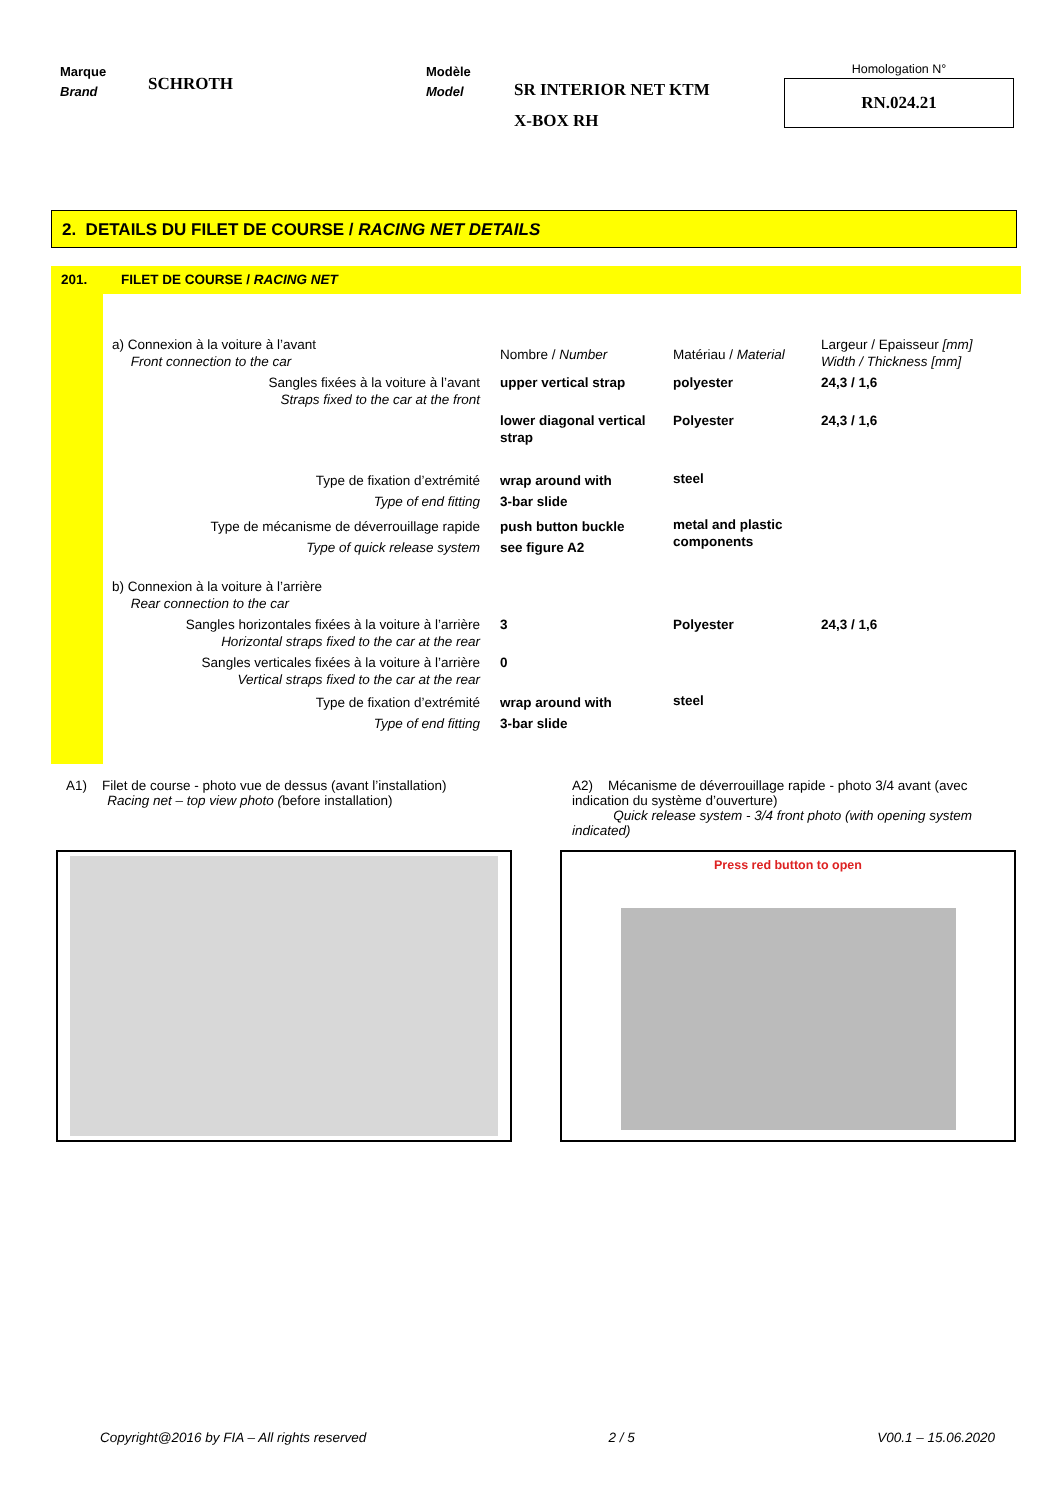Marque
Brand
SCHROTH
Modèle
Model
SR INTERIOR NET KTM
X-BOX RH
Homologation N°
RN.024.21
2. DETAILS DU FILET DE COURSE / RACING NET DETAILS
201. FILET DE COURSE / RACING NET
| a) Connexion à la voiture à l’avant Front connection to the car | Nombre / Number | Matériau / Material | Largeur / Epaisseur [mm] Width / Thickness [mm] |
| Sangles fixées à la voiture à l’avant Straps fixed to the car at the front | upper vertical strap | polyester | 24,3 / 1,6 |
| | lower diagonal vertical strap | Polyester | 24,3 / 1,6 |
| Type de fixation d’extrémité Type of end fitting | wrap around with 3-bar slide | steel | |
| Type de mécanisme de déverrouillage rapide Type of quick release system | push button buckle see figure A2 | metal and plastic components | |
| b) Connexion à la voiture à l’arrière Rear connection to the car | | | |
| Sangles horizontales fixées à la voiture à l’arrière Horizontal straps fixed to the car at the rear | 3 | Polyester | 24,3 / 1,6 |
| Sangles verticales fixées à la voiture à l’arrière Vertical straps fixed to the car at the rear | 0 | | |
| Type de fixation d’extrémité Type of end fitting | wrap around with 3-bar slide | steel | |
A1) Filet de course - photo vue de dessus (avant l’installation)
Racing net – top view photo (before installation)
A2) Mécanisme de déverrouillage rapide - photo 3/4 avant (avec indication du système d’ouverture)
Quick release system - 3/4 front photo (with opening system indicated)
Press red button to open
Copyright@2016 by FIA – All rights reserved 2 / 5 V00.1 – 15.06.2020